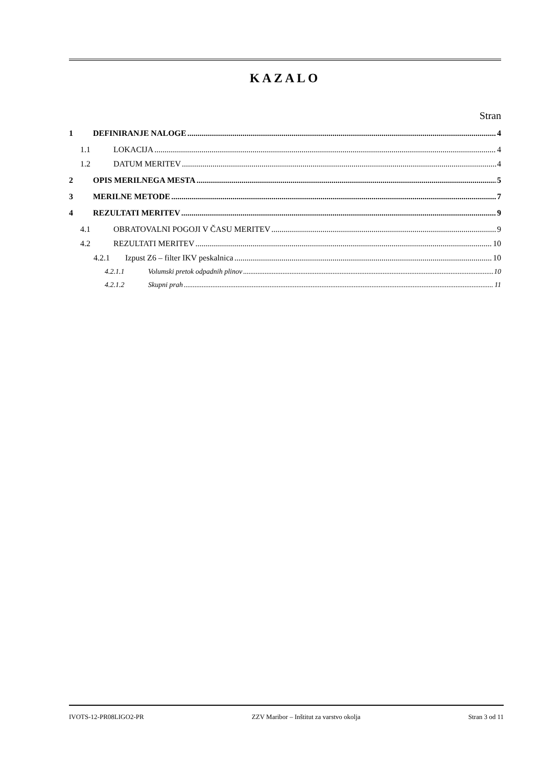KAZALO
Stran
1 DEFINIRANJE NALOGE 4
1.1 LOKACIJA 4
1.2 DATUM MERITEV 4
2 OPIS MERILNEGA MESTA 5
3 MERILNE METODE 7
4 REZULTATI MERITEV 9
4.1 OBRATOVALNI POGOJI V ČASU MERITEV 9
4.2 REZULTATI MERITEV 10
4.2.1 Izpust Z6 – filter IKV peskalnica 10
4.2.1.1 Volumski pretok odpadnih plinov 10
4.2.1.2 Skupni prah 11
IVOTS-12-PR08LIGO2-PR ZZV Maribor – Inštitut za varstvo okolja Stran 3 od 11